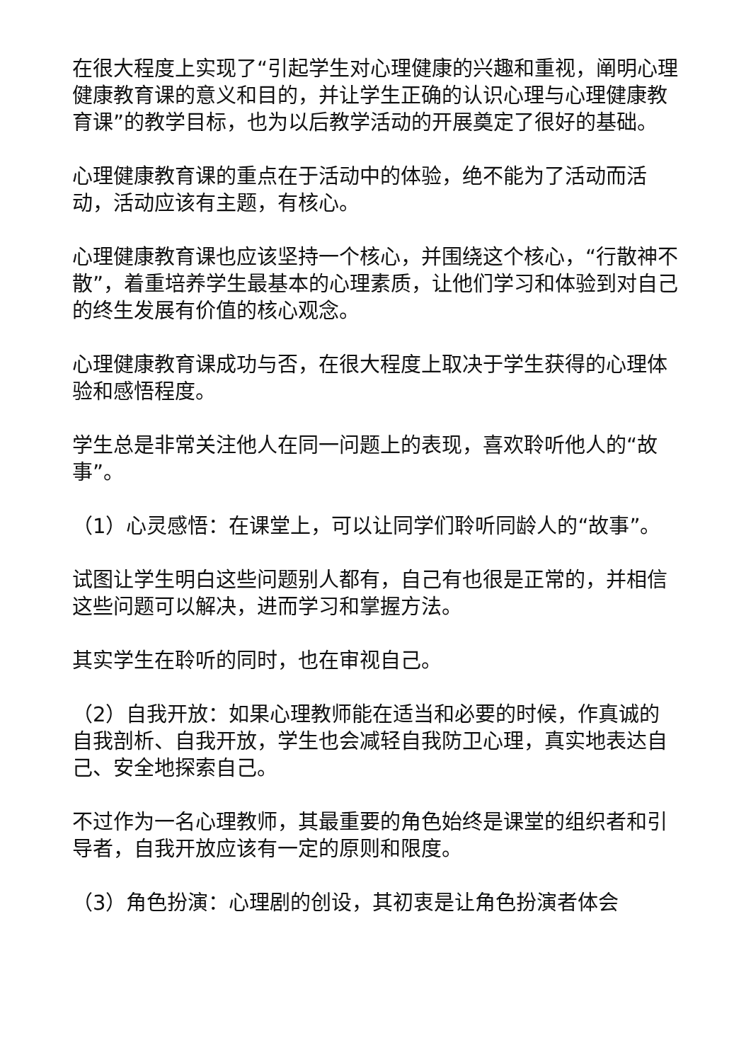在很大程度上实现了“引起学生对心理健康的兴趣和重视，阐明心理健康教育课的意义和目的，并让学生正确的认识心理与心理健康教育课”的教学目标，也为以后教学活动的开展奠定了很好的基础。
心理健康教育课的重点在于活动中的体验，绝不能为了活动而活动，活动应该有主题，有核心。
心理健康教育课也应该坚持一个核心，并围绕这个核心，“行散神不散”，着重培养学生最基本的心理素质，让他们学习和体验到对自己的终生发展有价值的核心观念。
心理健康教育课成功与否，在很大程度上取决于学生获得的心理体验和感悟程度。
学生总是非常关注他人在同一问题上的表现，喜欢聆听他人的“故事”。
（1）心灵感悟：在课堂上，可以让同学们聆听同龄人的“故事”。
试图让学生明白这些问题别人都有，自己有也很是正常的，并相信这些问题可以解决，进而学习和掌握方法。
其实学生在聆听的同时，也在审视自己。
（2）自我开放：如果心理教师能在适当和必要的时候，作真诚的自我剖析、自我开放，学生也会减轻自我防卫心理，真实地表达自己、安全地探索自己。
不过作为一名心理教师，其最重要的角色始终是课堂的组织者和引导者，自我开放应该有一定的原则和限度。
（3）角色扮演：心理剧的创设，其初衷是让角色扮演者体会